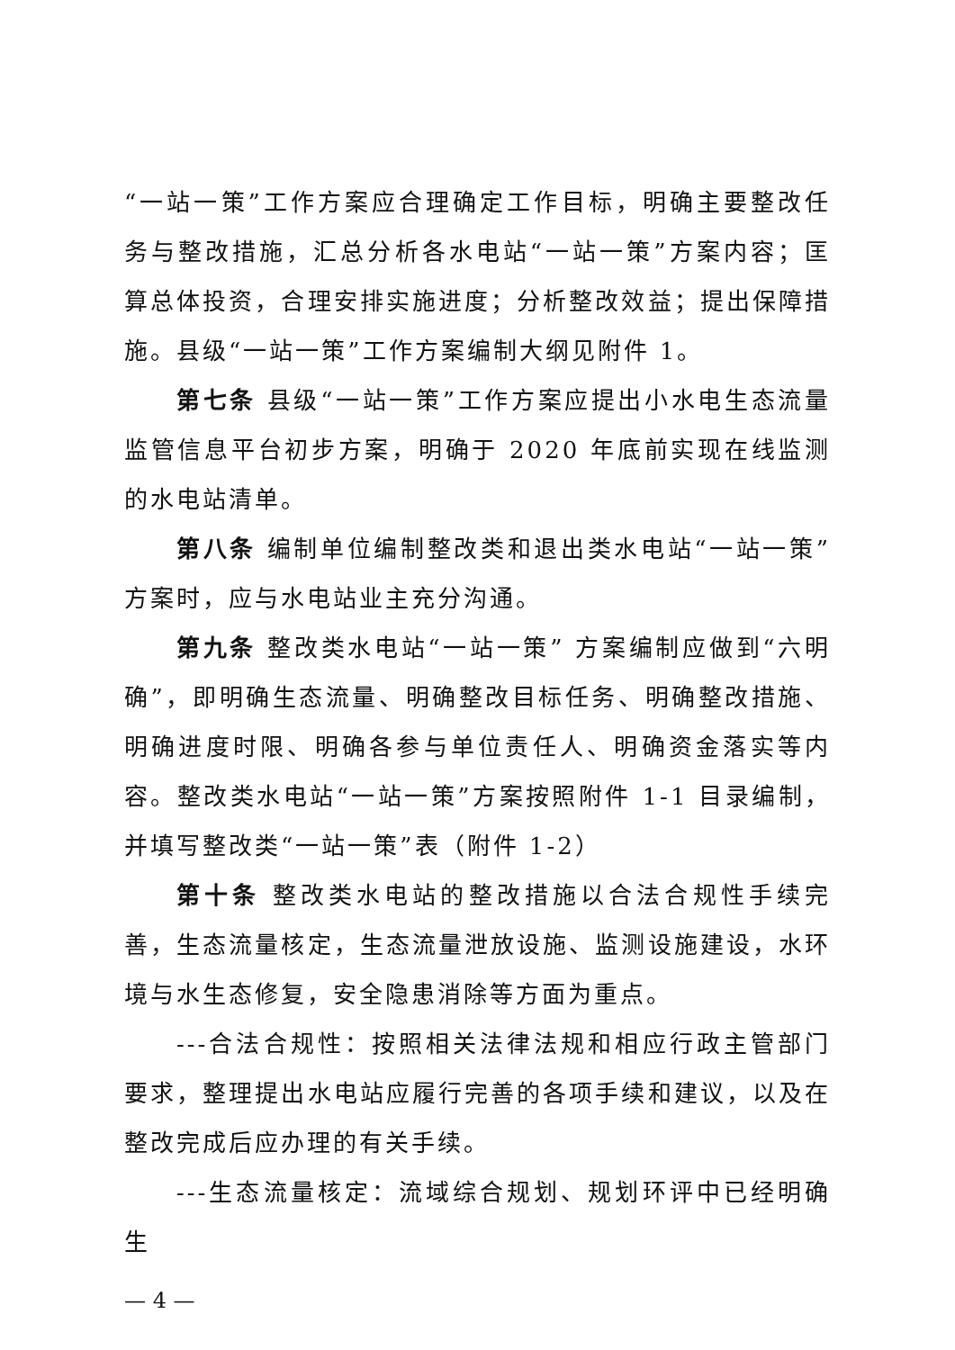“一站一策”工作方案应合理确定工作目标，明确主要整改任务与整改措施，汇总分析各水电站“一站一策”方案内容；匡算总体投资，合理安排实施进度；分析整改效益；提出保障措施。县级“一站一策”工作方案编制大纲见附件 1。
第七条 县级“一站一策”工作方案应提出小水电生态流量监管信息平台初步方案，明确于 2020 年底前实现在线监测的水电站清单。
第八条 编制单位编制整改类和退出类水电站“一站一策”方案时，应与水电站业主充分沟通。
第九条 整改类水电站“一站一策” 方案编制应做到“六明确”，即明确生态流量、明确整改目标任务、明确整改措施、明确进度时限、明确各参与单位责任人、明确资金落实等内容。整改类水电站“一站一策”方案按照附件 1-1 目录编制，并填写整改类“一站一策”表（附件 1-2）
第十条 整改类水电站的整改措施以合法合规性手续完善，生态流量核定，生态流量泄放设施、监测设施建设，水环境与水生态修复，安全隐患消除等方面为重点。
---合法合规性：按照相关法律法规和相应行政主管部门要求，整理提出水电站应履行完善的各项手续和建议，以及在整改完成后应办理的有关手续。
---生态流量核定：流域综合规划、规划环评中已经明确生
— 4 —